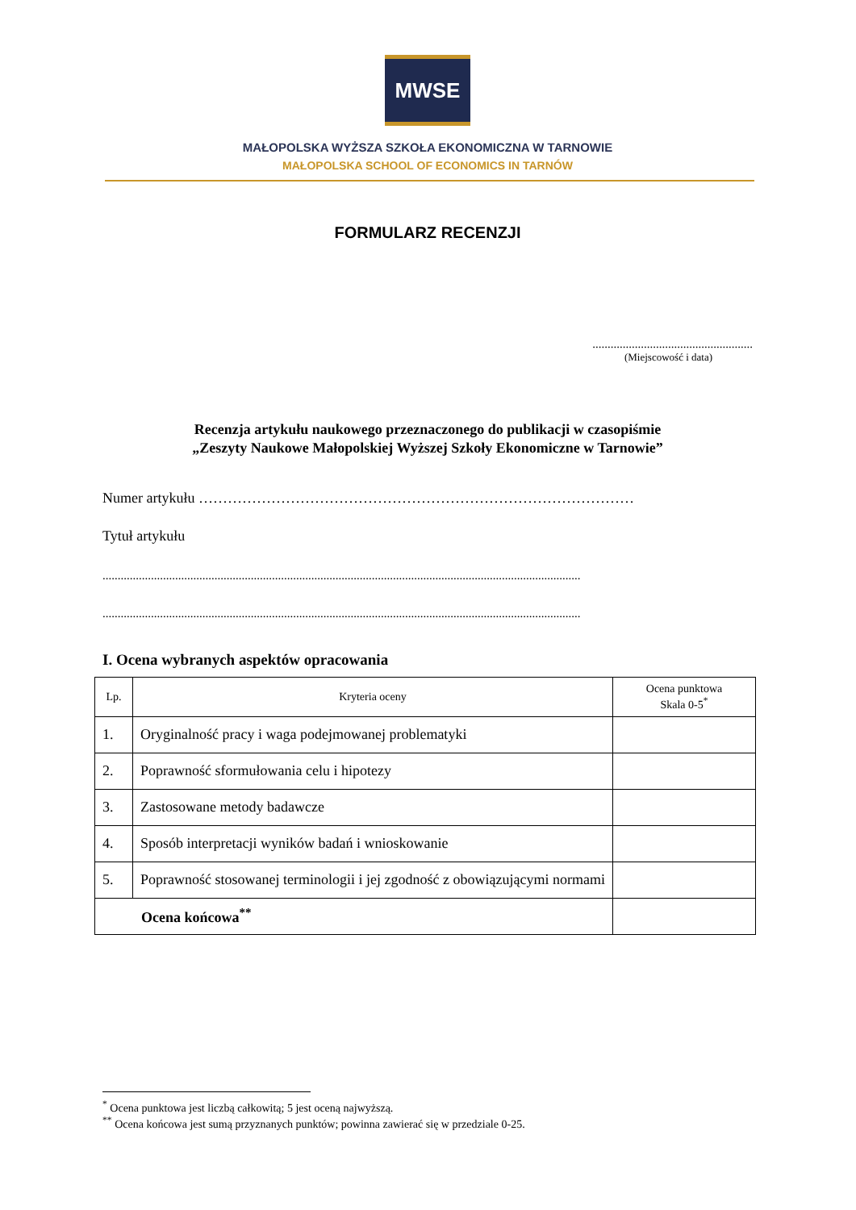MWSE
MAŁOPOLSKA WYŻSZA SZKOŁA EKONOMICZNA W TARNOWIE
MAŁOPOLSKA SCHOOL OF ECONOMICS IN TARNÓW
FORMULARZ RECENZJI
.....................................................
(Miejscowość i data)
Recenzja artykułu naukowego przeznaczonego do publikacji w czasopiśmie
„Zeszyty Naukowe Małopolskiej Wyższej Szkoły Ekonomiczne w Tarnowie”
Numer artykułu ………………………………………………………………………………
Tytuł artykułu
..............................................................................................................................................................
..............................................................................................................................................................
I. Ocena wybranych aspektów opracowania
| Lp. | Kryteria oceny | Ocena punktowa Skala 0-5<sup>*</sup> |
| --- | --- | --- |
| 1. | Oryginalność pracy i waga podejmowanej problematyki | |
| 2. | Poprawność sformułowania celu i hipotezy | |
| 3. | Zastosowane metody badawcze | |
| 4. | Sposób interpretacji wyników badań i wnioskowanie | |
| 5. | Poprawność stosowanej terminologii i jej zgodność z obowiązującymi normami | |
| Ocena końcowa<sup>**</sup> | | |
<sup>*</sup> Ocena punktowa jest liczbą całkowitą; 5 jest oceną najwyższą.
<sup>**</sup> Ocena końcowa jest sumą przyznanych punktów; powinna zawierać się w przedziale 0-25.